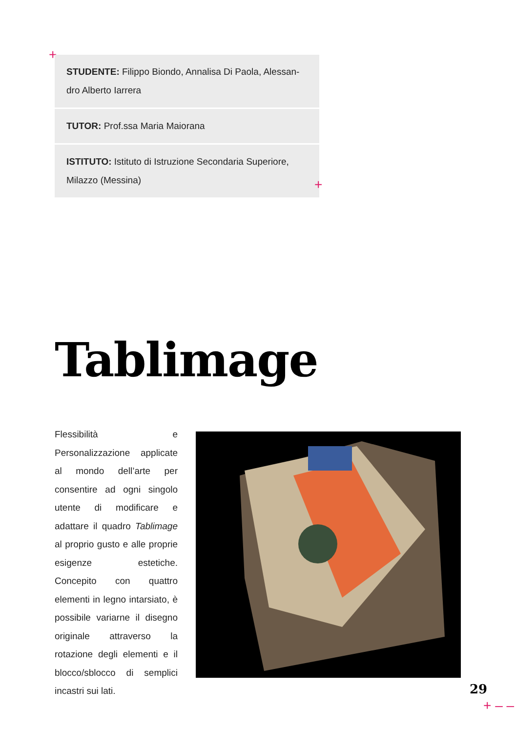+
STUDENTE: Filippo Biondo, Annalisa Di Paola, Alessan-dro Alberto Iarrera
TUTOR: Prof.ssa Maria Maiorana
ISTITUTO: Istituto di Istruzione Secondaria Superiore, Milazzo (Messina)
+
Tablimage
Flessibilità e Personalizzazione applicate al mondo dell’arte per consentire ad ogni singolo utente di modificare e adattare il quadro Tablimage al proprio gusto e alle proprie esigenze estetiche. Concepito con quattro elementi in legno intarsiato, è possibile variarne il disegno originale attraverso la rotazione degli elementi e il blocco/sblocco di semplici incastri sui lati.
29
+ – –